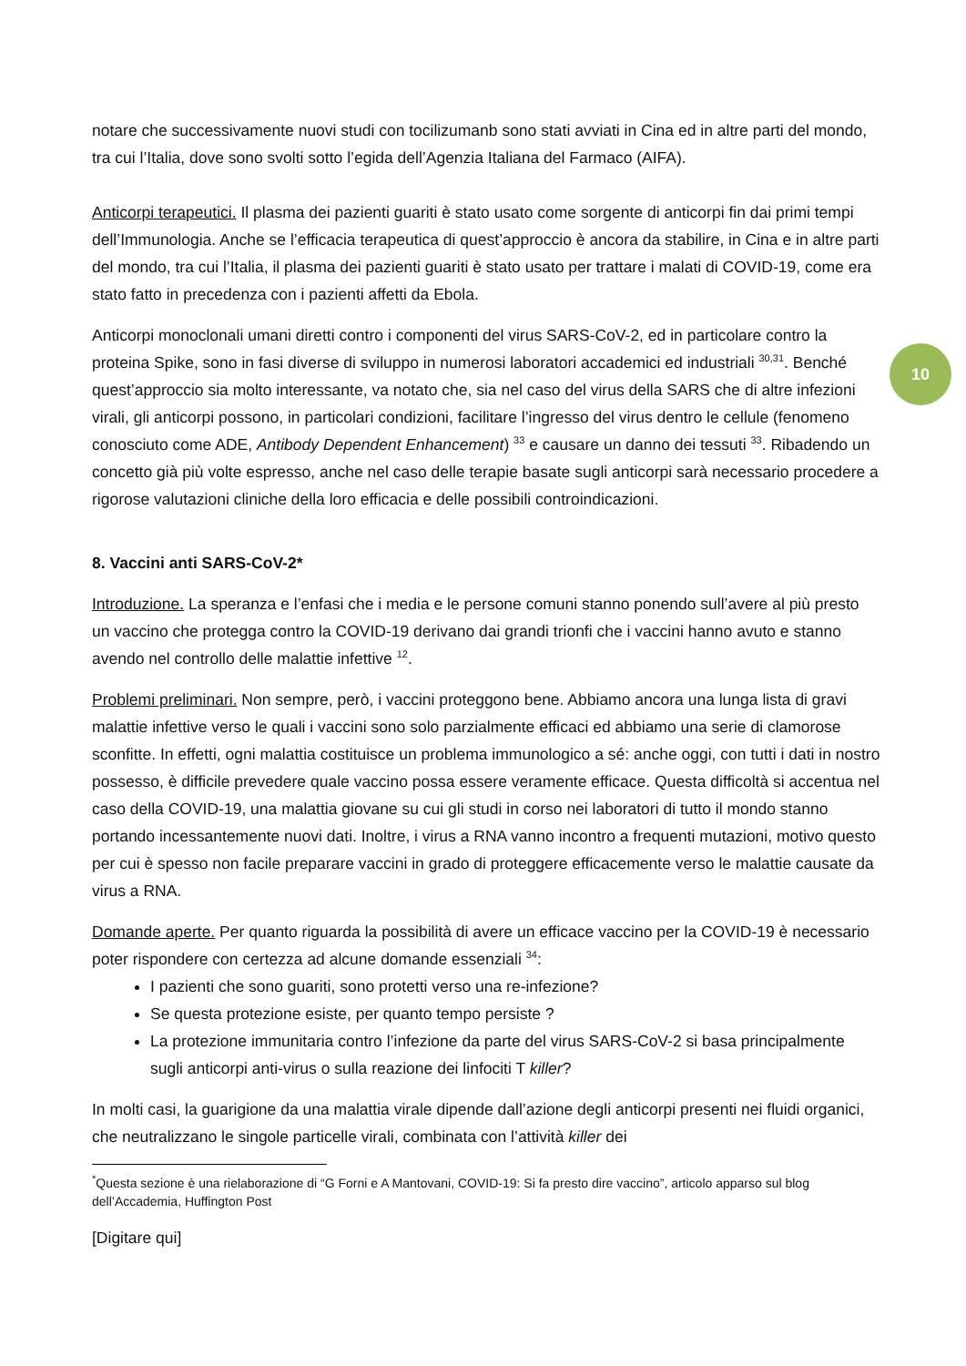10
notare che successivamente nuovi studi con tocilizumanb sono stati avviati in Cina ed in altre parti del mondo, tra cui l’Italia, dove sono svolti sotto l’egida dell’Agenzia Italiana del Farmaco (AIFA).
Anticorpi terapeutici. Il plasma dei pazienti guariti è stato usato come sorgente di anticorpi fin dai primi tempi dell’Immunologia. Anche se l’efficacia terapeutica di quest’approccio è ancora da stabilire, in Cina e in altre parti del mondo, tra cui l’Italia, il plasma dei pazienti guariti è stato usato per trattare i malati di COVID-19, come era stato fatto in precedenza con i pazienti affetti da Ebola.
Anticorpi monoclonali umani diretti contro i componenti del virus SARS-CoV-2, ed in particolare contro la proteina Spike, sono in fasi diverse di sviluppo in numerosi laboratori accademici ed industriali <sup>30,31</sup>. Benché quest’approccio sia molto interessante, va notato che, sia nel caso del virus della SARS che di altre infezioni virali, gli anticorpi possono, in particolari condizioni, facilitare l’ingresso del virus dentro le cellule (fenomeno conosciuto come ADE, Antibody Dependent Enhancement) <sup>33</sup> e causare un danno dei tessuti <sup>33</sup>. Ribadendo un concetto già più volte espresso, anche nel caso delle terapie basate sugli anticorpi sarà necessario procedere a rigorose valutazioni cliniche della loro efficacia e delle possibili controindicazioni.
8. Vaccini anti SARS-CoV-2*
Introduzione. La speranza e l’enfasi che i media e le persone comuni stanno ponendo sull’avere al più presto un vaccino che protegga contro la COVID-19 derivano dai grandi trionfi che i vaccini hanno avuto e stanno avendo nel controllo delle malattie infettive <sup>12</sup>.
Problemi preliminari. Non sempre, però, i vaccini proteggono bene. Abbiamo ancora una lunga lista di gravi malattie infettive verso le quali i vaccini sono solo parzialmente efficaci ed abbiamo una serie di clamorose sconfitte. In effetti, ogni malattia costituisce un problema immunologico a sé: anche oggi, con tutti i dati in nostro possesso, è difficile prevedere quale vaccino possa essere veramente efficace. Questa difficoltà si accentua nel caso della COVID-19, una malattia giovane su cui gli studi in corso nei laboratori di tutto il mondo stanno portando incessantemente nuovi dati. Inoltre, i virus a RNA vanno incontro a frequenti mutazioni, motivo questo per cui è spesso non facile preparare vaccini in grado di proteggere efficacemente verso le malattie causate da virus a RNA.
Domande aperte. Per quanto riguarda la possibilità di avere un efficace vaccino per la COVID-19 è necessario poter rispondere con certezza ad alcune domande essenziali <sup>34</sup>:
I pazienti che sono guariti, sono protetti verso una re-infezione?
Se questa protezione esiste, per quanto tempo persiste ?
La protezione immunitaria contro l’infezione da parte del virus SARS-CoV-2 si basa principalmente sugli anticorpi anti-virus o sulla reazione dei linfociti T killer?
In molti casi, la guarigione da una malattia virale dipende dall’azione degli anticorpi presenti nei fluidi organici, che neutralizzano le singole particelle virali, combinata con l’attività killer dei
<sup>*</sup> Questa sezione è una rielaborazione di “G Forni e A Mantovani, COVID-19: Si fa presto dire vaccino”, articolo apparso sul blog dell’Accademia, Huffington Post
[Digitare qui]